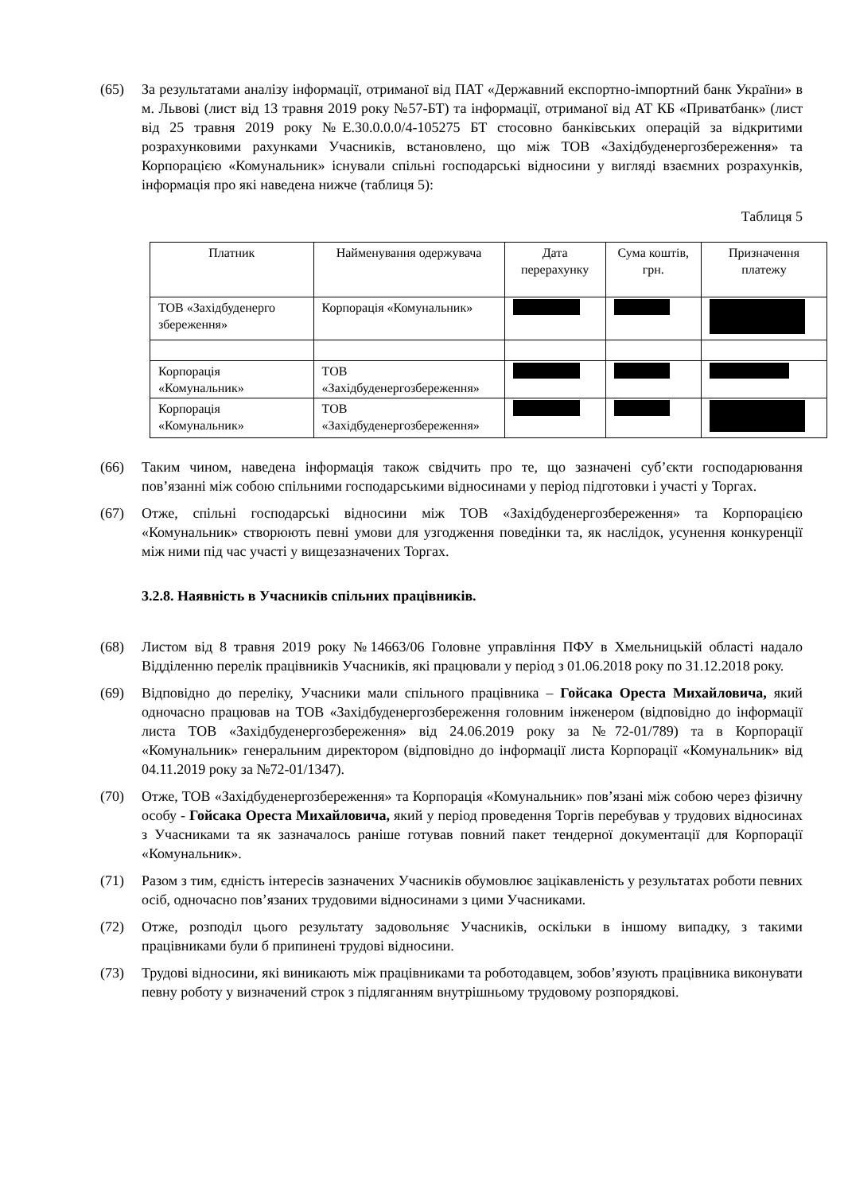(65) За результатами аналізу інформації, отриманої від ПАТ «Державний експортно-імпортний банк України» в м. Львові (лист від 13 травня 2019 року №57-БТ) та інформації, отриманої від АТ КБ «Приватбанк» (лист від 25 травня 2019 року №Е.30.0.0.0/4-105275 БТ стосовно банківських операцій за відкритими розрахунковими рахунками Учасників, встановлено, що між ТОВ «Західбуденергозбереження» та Корпорацією «Комунальник» існували спільні господарські відносини у вигляді взаємних розрахунків, інформація про які наведена нижче (таблиця 5):
Таблиця 5
| Платник | Найменування одержувача | Дата перерахунку | Сума коштів, грн. | Призначення платежу |
| --- | --- | --- | --- | --- |
| ТОВ «Західбуденерго збереження» | Корпорація «Комунальник» | | | |
| Корпорація «Комунальник» | ТОВ «Західбуденергозбереження» | | | |
| Корпорація «Комунальник» | ТОВ «Західбуденергозбереження» | | | |
(66) Таким чином, наведена інформація також свідчить про те, що зазначені суб’єкти господарювання пов’язанні між собою спільними господарськими відносинами у період підготовки і участі у Торгах.
(67) Отже, спільні господарські відносини між ТОВ «Західбуденергозбереження» та Корпорацією «Комунальник» створюють певні умови для узгодження поведінки та, як наслідок, усунення конкуренції між ними під час участі у вищезазначених Торгах.
3.2.8. Наявність в Учасників спільних працівників.
(68) Листом від 8 травня 2019 року №14663/06 Головне управління ПФУ в Хмельницькій області надало Відділенню перелік працівників Учасників, які працювали у період з 01.06.2018 року по 31.12.2018 року.
(69) Відповідно до переліку, Учасники мали спільного працівника – Гойсака Ореста Михайловича, який одночасно працював на ТОВ «Західбуденергозбереження головним інженером (відповідно до інформації листа ТОВ «Західбуденергозбереження» від 24.06.2019 року за №72-01/789) та в Корпорації «Комунальник» генеральним директором (відповідно до інформації листа Корпорації «Комунальник» від 04.11.2019 року за №72-01/1347).
(70) Отже, ТОВ «Західбуденергозбереження» та Корпорація «Комунальник» пов’язані між собою через фізичну особу - Гойсака Ореста Михайловича, який у період проведення Торгів перебував у трудових відносинах з Учасниками та як зазначалось раніше готував повний пакет тендерної документації для Корпорації «Комунальник».
(71) Разом з тим, єдність інтересів зазначених Учасників обумовлює зацікавленість у результатах роботи певних осіб, одночасно пов’язаних трудовими відносинами з цими Учасниками.
(72) Отже, розподіл цього результату задовольняє Учасників, оскільки в іншому випадку, з такими працівниками були б припинені трудові відносини.
(73) Трудові відносини, які виникають між працівниками та роботодавцем, зобов’язують працівника виконувати певну роботу у визначений строк з підляганням внутрішньому трудовому розпорядкові.